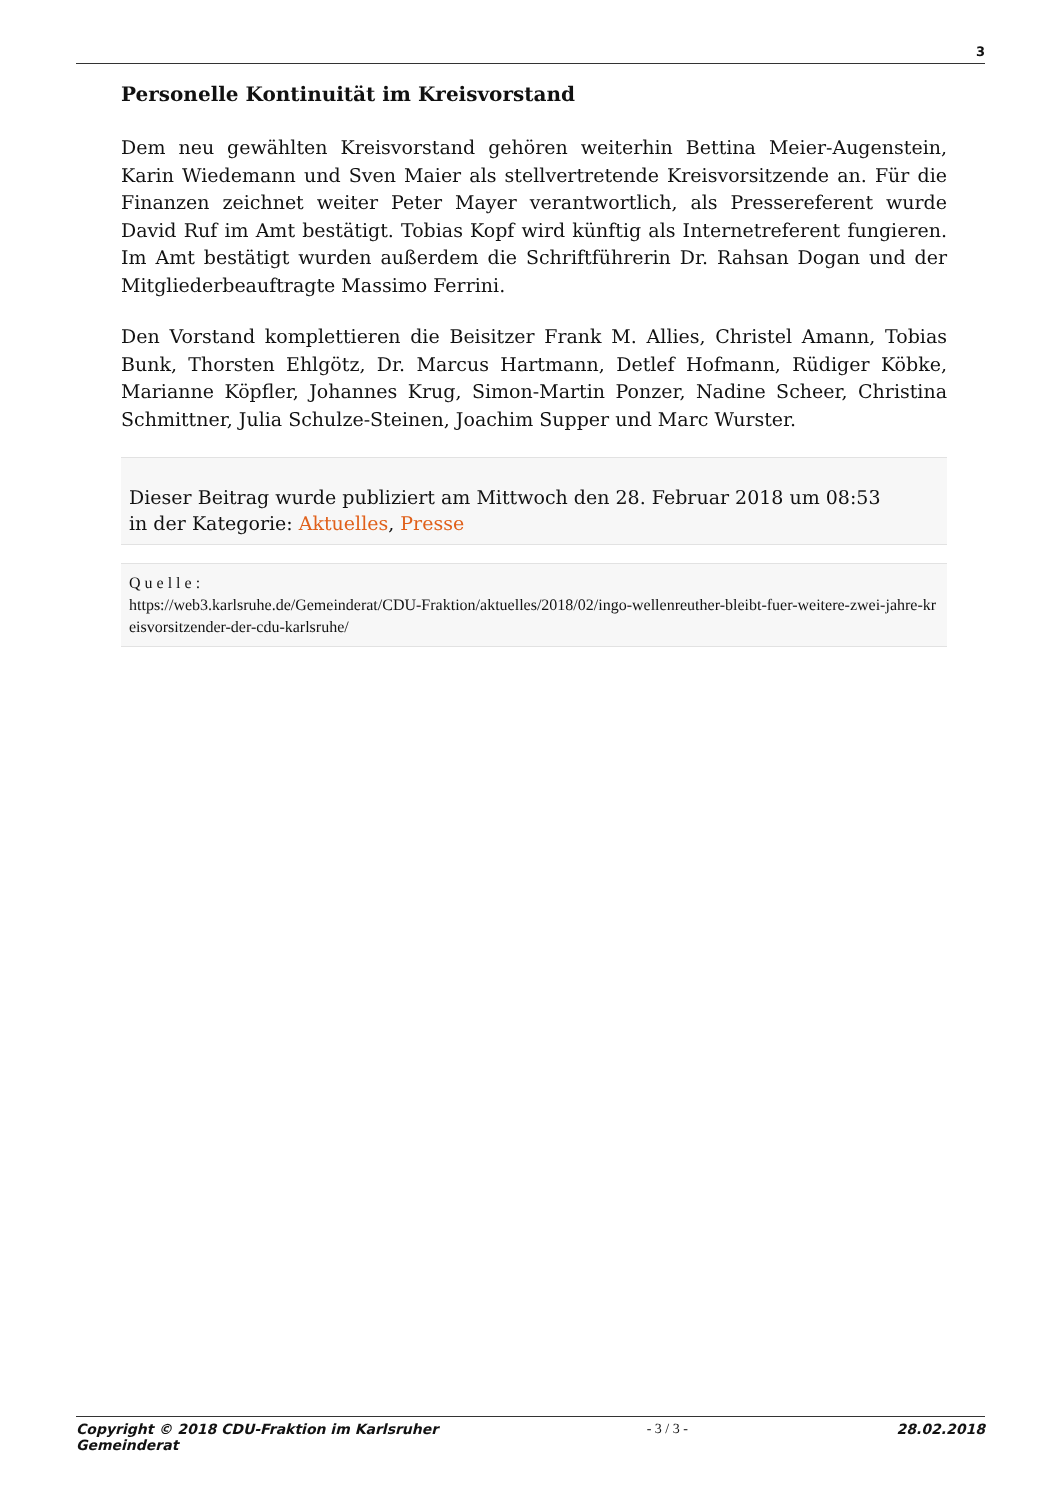3
Personelle Kontinuität im Kreisvorstand
Dem neu gewählten Kreisvorstand gehören weiterhin Bettina Meier-Augenstein, Karin Wiedemann und Sven Maier als stellvertretende Kreisvorsitzende an. Für die Finanzen zeichnet weiter Peter Mayer verantwortlich, als Pressereferent wurde David Ruf im Amt bestätigt. Tobias Kopf wird künftig als Internetreferent fungieren. Im Amt bestätigt wurden außerdem die Schriftführerin Dr. Rahsan Dogan und der Mitgliederbeauftragte Massimo Ferrini.
Den Vorstand komplettieren die Beisitzer Frank M. Allies, Christel Amann, Tobias Bunk, Thorsten Ehlgötz, Dr. Marcus Hartmann, Detlef Hofmann, Rüdiger Köbke, Marianne Köpfler, Johannes Krug, Simon-Martin Ponzer, Nadine Scheer, Christina Schmittner, Julia Schulze-Steinen, Joachim Supper und Marc Wurster.
Dieser Beitrag wurde publiziert am Mittwoch den 28. Februar 2018 um 08:53
in der Kategorie: Aktuelles, Presse
Quelle:
https://web3.karlsruhe.de/Gemeinderat/CDU-Fraktion/aktuelles/2018/02/ingo-wellenreuther-bleibt-fuer-weitere-zwei-jahre-kreisvorsitzender-der-cdu-karlsruhe/
Copyright © 2018 CDU-Fraktion im Karlsruher
Gemeinderat
- 3 / 3 - 28.02.2018